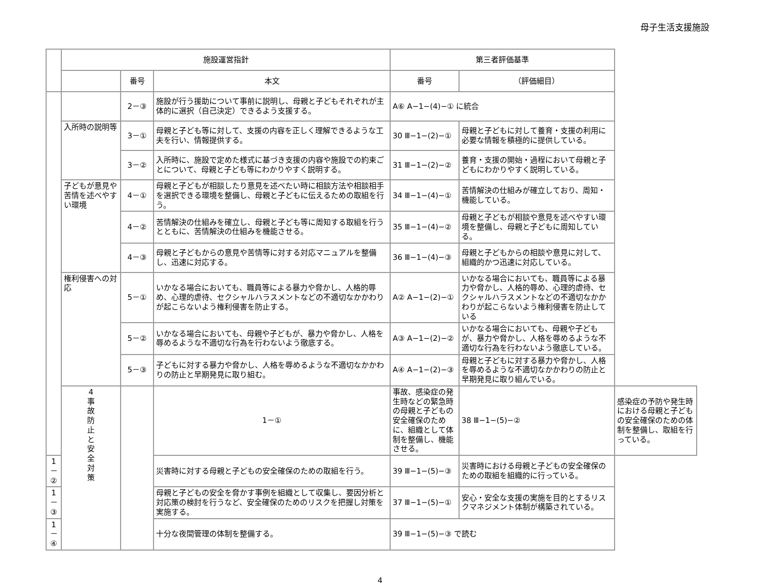母子生活支援施設
| | 施設運営指針 | | | 第三者評価基準 | | |
| --- | --- | --- | --- | --- | --- | --- |
| | | 番号 | 本文 | 番号 | （評価細目） | |
| | | 2－③ | 施設が行う援助について事前に説明し、母親と子どもそれぞれが主体的に選択（自己決定）できるよう支援する。 | A⑥ A−1−(4)−① に統合 | | |
| | 入所時の説明等 | 3－① | 母親と子ども等に対して、支援の内容を正しく理解できるような工夫を行い、情報提供する。 | 30 Ⅲ−1−(2)−① | 母親と子どもに対して養育・支援の利用に必要な情報を積極的に提供している。 | |
| | | 3－② | 入所時に、施設で定めた様式に基づき支援の内容や施設での約束ごとについて、母親と子ども等にわかりやすく説明する。 | 31 Ⅲ−1−(2)−② | 養育・支援の開始・過程において母親と子どもにわかりやすく説明している。 | |
| | 子どもが意見や苦情を述べやすい環境 | 4－① | 母親と子どもが相談したり意見を述べたい時に相談方法や相談相手を選択できる環境を整備し、母親と子どもに伝えるための取組を行う。 | 34 Ⅲ−1−(4)−① | 苦情解決の仕組みが確立しており、周知・機能している。 | |
| | | 4－② | 苦情解決の仕組みを確立し、母親と子ども等に周知する取組を行うとともに、苦情解決の仕組みを機能させる。 | 35 Ⅲ−1−(4)−② | 母親と子どもが相談や意見を述べやすい環境を整備し、母親と子どもに周知している。 | |
| | | 4－③ | 母親と子どもからの意見や苦情等に対する対応マニュアルを整備し、迅速に対応する。 | 36 Ⅲ−1−(4)−③ | 母親と子どもからの相談や意見に対して、組織的かつ迅速に対応している。 | |
| | 権利侵害への対応 | 5－① | いかなる場合においても、職員等による暴力や脅かし、人格的辱め、心理的虐待、セクシャルハラスメントなどの不適切なかかわりが起こらないよう権利侵害を防止する。 | A② A−1−(2)−① | いかなる場合においても、職員等による暴力や脅かし、人格的辱め、心理的虐待、セクシャルハラスメントなどの不適切なかかわりが起こらないよう権利侵害を防止している | |
| | | 5－② | いかなる場合においても、母親や子どもが、暴力や脅かし、人格を辱めるような不適切な行為を行わないよう徹底する。 | A③ A−1−(2)−② | いかなる場合においても、母親や子どもが、暴力や脅かし、人格を辱めるような不適切な行為を行わないよう徹底している。 | |
| | | 5－③ | 子どもに対する暴力や脅かし、人格を辱めるような不適切なかかわりの防止と早期発見に取り組む。 | A④ A−1−(2)−③ | 母親と子どもに対する暴力や脅かし、人格を辱めるような不適切なかかわりの防止と早期発見に取り組んでいる。 | |
| | 4 事 故 防 止 と 安 全 対 策 | | 1－① | 事故、感染症の発生時などの緊急時の母親と子どもの安全確保のために、組織として体制を整備し、機能させる。 | 38 Ⅲ−1−(5)−② | 感染症の予防や発生時における母親と子どもの安全確保のための体制を整備し、取組を行っている。 |
| 1－② | | | 災害時に対する母親と子どもの安全確保のための取組を行う。 | 39 Ⅲ−1−(5)−③ | 災害時における母親と子どもの安全確保のための取組を組織的に行っている。 | |
| 1－③ | | | 母親と子どもの安全を脅かす事例を組織として収集し、要因分析と対応策の検討を行うなど、安全確保のためのリスクを把握し対策を実施する。 | 37 Ⅲ−1−(5)−① | 安心・安全な支援の実施を目的とするリスクマネジメント体制が構築されている。 | |
| 1－④ | | | 十分な夜間管理の体制を整備する。 | 39 Ⅲ−1−(5)−③ で読む | | |
4